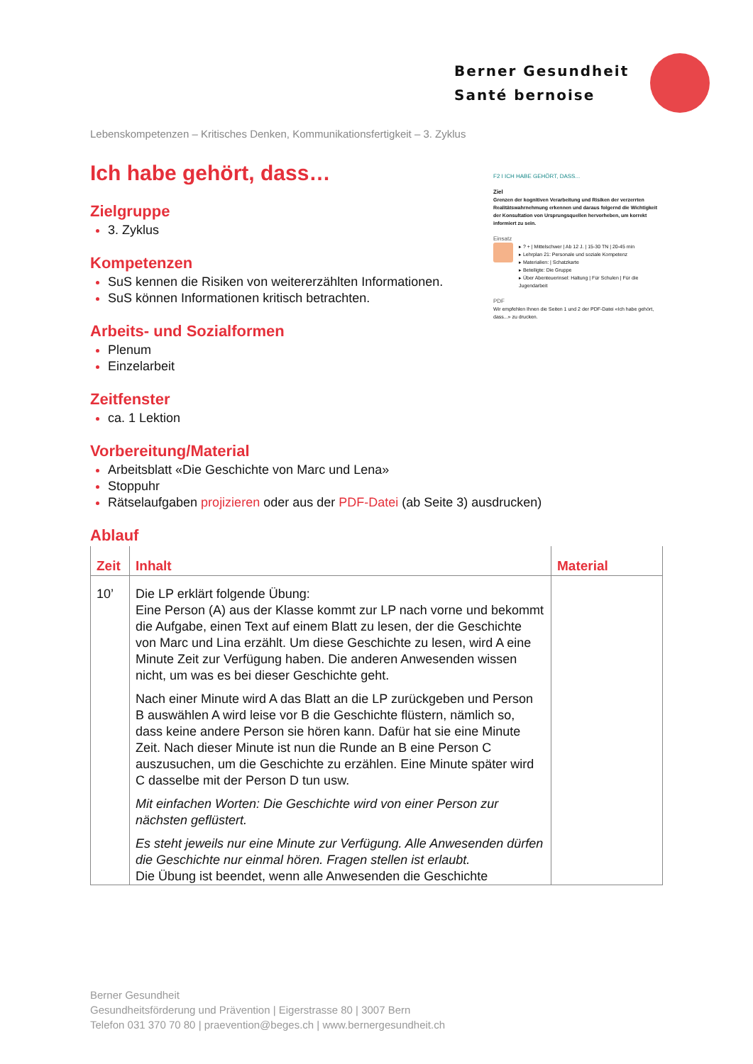Berner Gesundheit
Santé bernoise
Lebenskompetenzen – Kritisches Denken, Kommunikationsfertigkeit – 3. Zyklus
Ich habe gehört, dass…
Zielgruppe
3. Zyklus
Kompetenzen
SuS kennen die Risiken von weitererzählten Informationen.
SuS können Informationen kritisch betrachten.
Arbeits- und Sozialformen
Plenum
Einzelarbeit
Zeitfenster
ca. 1 Lektion
Vorbereitung/Material
Arbeitsblatt «Die Geschichte von Marc und Lena»
Stoppuhr
Rätselaufgaben projizieren oder aus der PDF-Datei (ab Seite 3) ausdrucken)
Ablauf
| Zeit | Inhalt | Material |
| --- | --- | --- |
| 10’ | Die LP erklärt folgende Übung: Eine Person (A) aus der Klasse kommt zur LP nach vorne und bekommt die Aufgabe, einen Text auf einem Blatt zu lesen, der die Geschichte von Marc und Lina erzählt. Um diese Geschichte zu lesen, wird A eine Minute Zeit zur Verfügung haben. Die anderen Anwesenden wissen nicht, um was es bei dieser Geschichte geht. Nach einer Minute wird A das Blatt an die LP zurückgeben und Person B auswählen A wird leise vor B die Geschichte flüstern, nämlich so, dass keine andere Person sie hören kann. Dafür hat sie eine Minute Zeit. Nach dieser Minute ist nun die Runde an B eine Person C auszusuchen, um die Geschichte zu erzählen. Eine Minute später wird C dasselbe mit der Person D tun usw. Mit einfachen Worten: Die Geschichte wird von einer Person zur nächsten geflüstert. Es steht jeweils nur eine Minute zur Verfügung. Alle Anwesenden dürfen die Geschichte nur einmal hören. Fragen stellen ist erlaubt. Die Übung ist beendet, wenn alle Anwesenden die Geschichte | |
F2 I ICH HABE GEHÖRT, DASS...
Ziel
Grenzen der kognitiven Verarbeitung und Risiken der verzerrten Realitätswahrnehmung erkennen und daraus folgernd die Wichtigkeit der Konsultation von Ursprungsquellen hervorheben, um korrekt informiert zu sein.
Einsatz
▸ ? + | Mittelschwer | Ab 12 J. | 15-30 TN | 20-45 min
▸ Lehrplan 21: Personale und soziale Kompetenz
▸ Materialien: | Schatzkarte
▸ Beteiligte: Die Gruppe
▸ Über Abenteuerinsel: Haltung | Für Schulen | Für die Jugendarbeit
PDF
Wir empfehlen Ihnen die Seiten 1 und 2 der PDF-Datei «Ich habe gehört, dass...» zu drucken.
Berner Gesundheit
Gesundheitsförderung und Prävention | Eigerstrasse 80 | 3007 Bern
Telefon 031 370 70 80 | praevention@beges.ch | www.bernergesundheit.ch